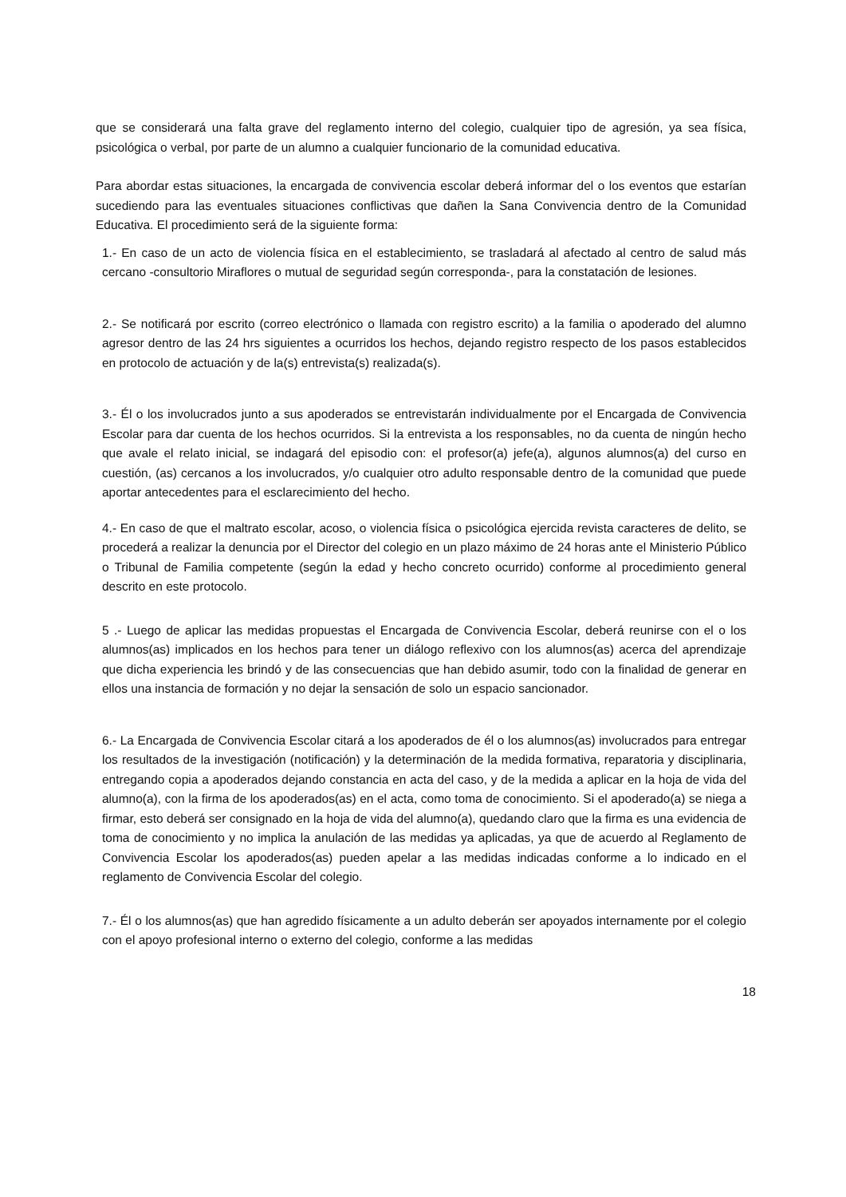que se considerará una falta grave del reglamento interno del colegio, cualquier tipo de agresión, ya sea física, psicológica o verbal, por parte de un alumno a cualquier funcionario de la comunidad educativa.
Para abordar estas situaciones, la encargada de convivencia escolar deberá informar del o los eventos que estarían sucediendo para las eventuales situaciones conflictivas que dañen la Sana Convivencia dentro de la Comunidad Educativa. El procedimiento será de la siguiente forma:
1.- En caso de un acto de violencia física en el establecimiento, se trasladará al afectado al centro de salud más cercano -consultorio Miraflores o mutual de seguridad según corresponda-, para la constatación de lesiones.
2.- Se notificará por escrito (correo electrónico o llamada con registro escrito) a la familia o apoderado del alumno agresor dentro de las 24 hrs siguientes a ocurridos los hechos, dejando registro respecto de los pasos establecidos en protocolo de actuación y de la(s) entrevista(s) realizada(s).
3.- Él o los involucrados junto a sus apoderados se entrevistarán individualmente por el Encargada de Convivencia Escolar para dar cuenta de los hechos ocurridos. Si la entrevista a los responsables, no da cuenta de ningún hecho que avale el relato inicial, se indagará del episodio con: el profesor(a) jefe(a), algunos alumnos(a) del curso en cuestión, (as) cercanos a los involucrados, y/o cualquier otro adulto responsable dentro de la comunidad que puede aportar antecedentes para el esclarecimiento del hecho.
4.- En caso de que el maltrato escolar, acoso, o violencia física o psicológica ejercida revista caracteres de delito, se procederá a realizar la denuncia por el Director del colegio en un plazo máximo de 24 horas ante el Ministerio Público o Tribunal de Familia competente (según la edad y hecho concreto ocurrido) conforme al procedimiento general descrito en este protocolo.
5 .- Luego de aplicar las medidas propuestas el Encargada de Convivencia Escolar, deberá reunirse con el o los alumnos(as) implicados en los hechos para tener un diálogo reflexivo con los alumnos(as) acerca del aprendizaje que dicha experiencia les brindó y de las consecuencias que han debido asumir, todo con la finalidad de generar en ellos una instancia de formación y no dejar la sensación de solo un espacio sancionador.
6.- La Encargada de Convivencia Escolar citará a los apoderados de él o los alumnos(as) involucrados para entregar los resultados de la investigación (notificación) y la determinación de la medida formativa, reparatoria y disciplinaria, entregando copia a apoderados dejando constancia en acta del caso, y de la medida a aplicar en la hoja de vida del alumno(a), con la firma de los apoderados(as) en el acta, como toma de conocimiento. Si el apoderado(a) se niega a firmar, esto deberá ser consignado en la hoja de vida del alumno(a), quedando claro que la firma es una evidencia de toma de conocimiento y no implica la anulación de las medidas ya aplicadas, ya que de acuerdo al Reglamento de Convivencia Escolar los apoderados(as) pueden apelar a las medidas indicadas conforme a lo indicado en el reglamento de Convivencia Escolar del colegio.
7.- Él o los alumnos(as) que han agredido físicamente a un adulto deberán ser apoyados internamente por el colegio con el apoyo profesional interno o externo del colegio, conforme a las medidas
18